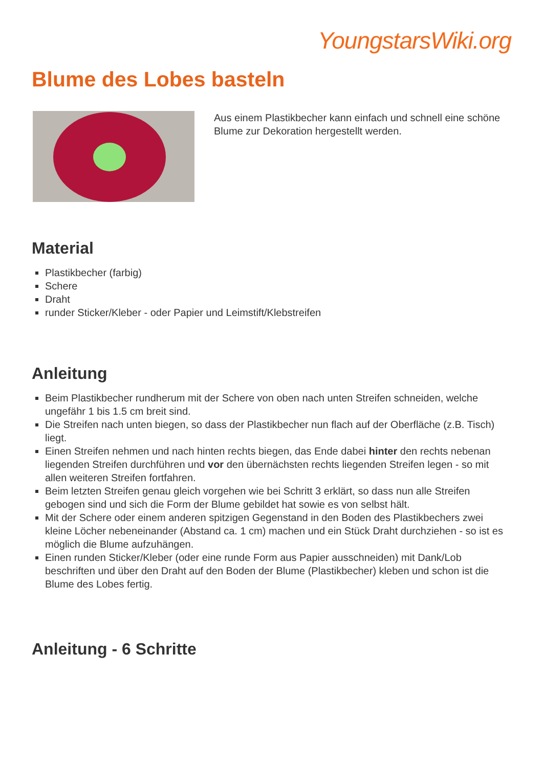YoungstarsWiki.org
Blume des Lobes basteln
Aus einem Plastikbecher kann einfach und schnell eine schöne Blume zur Dekoration hergestellt werden.
Material
Plastikbecher (farbig)
Schere
Draht
runder Sticker/Kleber - oder Papier und Leimstift/Klebstreifen
Anleitung
Beim Plastikbecher rundherum mit der Schere von oben nach unten Streifen schneiden, welche ungefähr 1 bis 1.5 cm breit sind.
Die Streifen nach unten biegen, so dass der Plastikbecher nun flach auf der Oberfläche (z.B. Tisch) liegt.
Einen Streifen nehmen und nach hinten rechts biegen, das Ende dabei hinter den rechts nebenan liegenden Streifen durchführen und vor den übernächsten rechts liegenden Streifen legen - so mit allen weiteren Streifen fortfahren.
Beim letzten Streifen genau gleich vorgehen wie bei Schritt 3 erklärt, so dass nun alle Streifen gebogen sind und sich die Form der Blume gebildet hat sowie es von selbst hält.
Mit der Schere oder einem anderen spitzigen Gegenstand in den Boden des Plastikbechers zwei kleine Löcher nebeneinander (Abstand ca. 1 cm) machen und ein Stück Draht durchziehen - so ist es möglich die Blume aufzuhängen.
Einen runden Sticker/Kleber (oder eine runde Form aus Papier ausschneiden) mit Dank/Lob beschriften und über den Draht auf den Boden der Blume (Plastikbecher) kleben und schon ist die Blume des Lobes fertig.
Anleitung - 6 Schritte